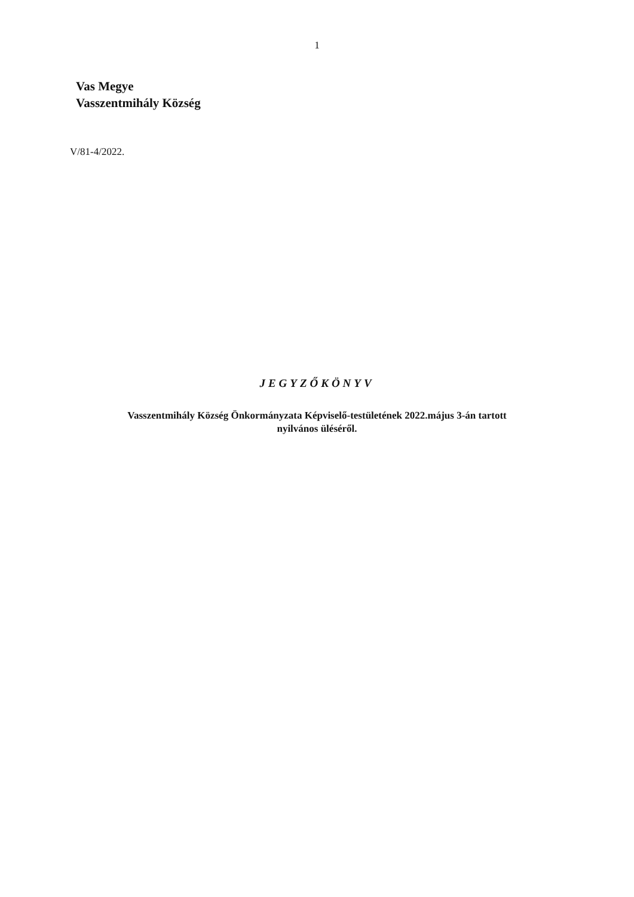1
Vas Megye
Vasszentmihály Község
V/81-4/2022.
JEGYZŐKÖNYV
Vasszentmihály Község Önkormányzata Képviselő-testületének 2022.május 3-án tartott
nyilvános üléséről.